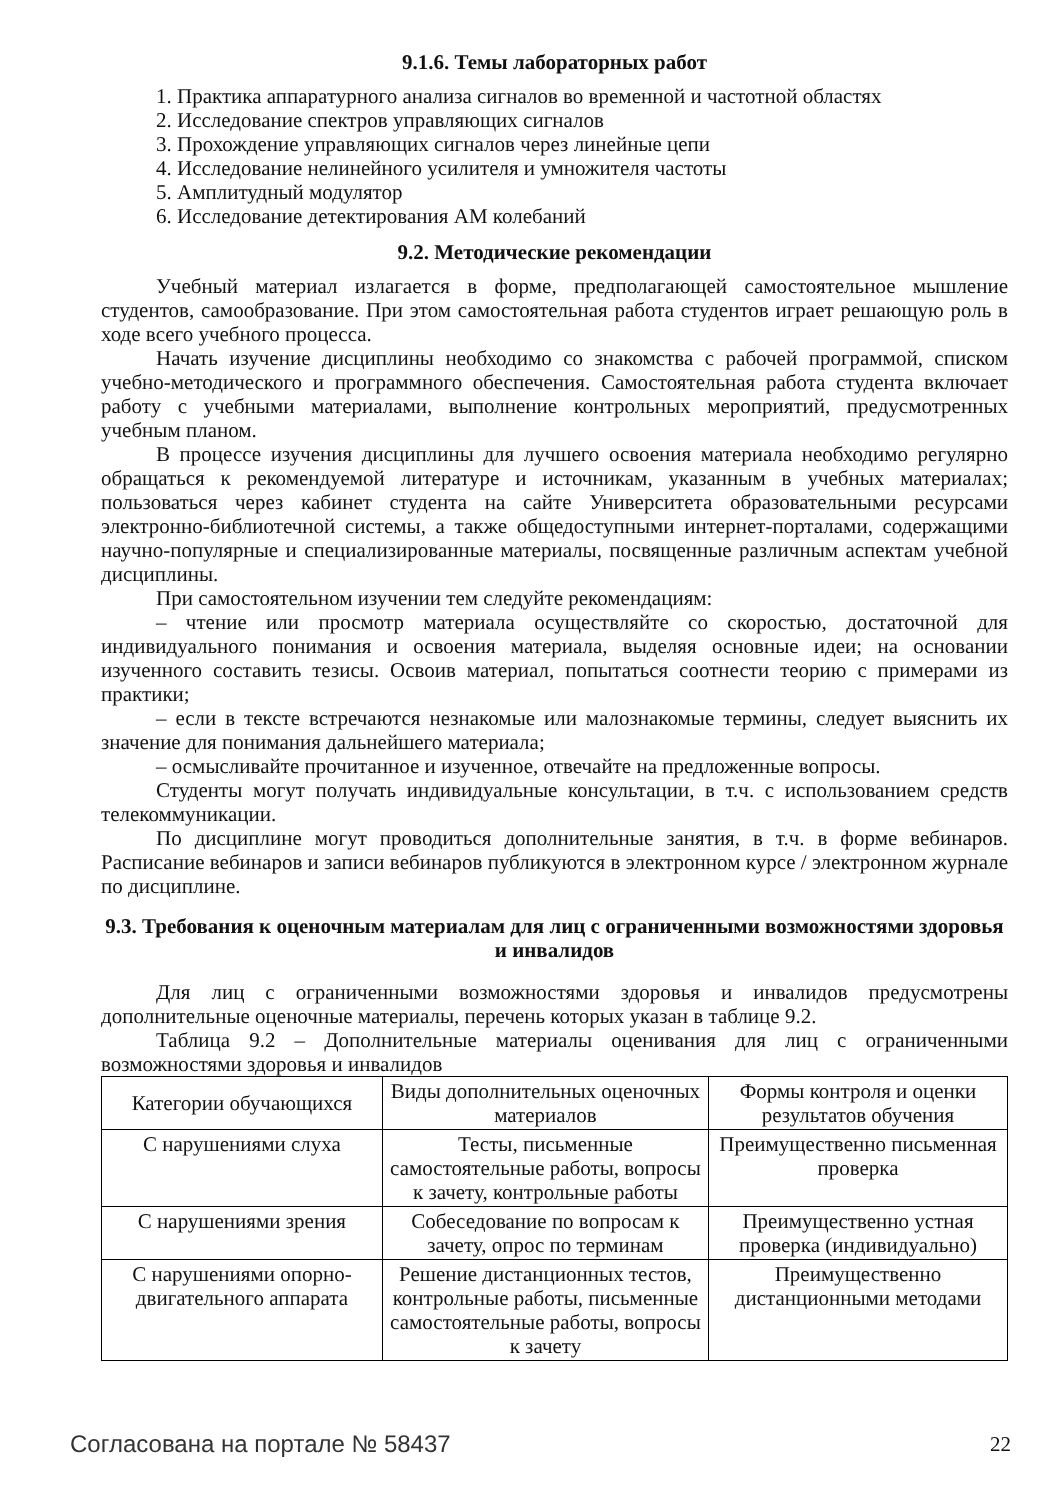9.1.6. Темы лабораторных работ
1. Практика аппаратурного анализа сигналов во временной и частотной областях
2. Исследование спектров управляющих сигналов
3. Прохождение управляющих сигналов через линейные цепи
4. Исследование нелинейного усилителя и умножителя частоты
5. Амплитудный модулятор
6. Исследование детектирования АМ колебаний
9.2. Методические рекомендации
Учебный материал излагается в форме, предполагающей самостоятельное мышление студентов, самообразование. При этом самостоятельная работа студентов играет решающую роль в ходе всего учебного процесса.
Начать изучение дисциплины необходимо со знакомства с рабочей программой, списком учебно-методического и программного обеспечения. Самостоятельная работа студента включает работу с учебными материалами, выполнение контрольных мероприятий, предусмотренных учебным планом.
В процессе изучения дисциплины для лучшего освоения материала необходимо регулярно обращаться к рекомендуемой литературе и источникам, указанным в учебных материалах; пользоваться через кабинет студента на сайте Университета образовательными ресурсами электронно-библиотечной системы, а также общедоступными интернет-порталами, содержащими научно-популярные и специализированные материалы, посвященные различным аспектам учебной дисциплины.
При самостоятельном изучении тем следуйте рекомендациям:
– чтение или просмотр материала осуществляйте со скоростью, достаточной для индивидуального понимания и освоения материала, выделяя основные идеи; на основании изученного составить тезисы. Освоив материал, попытаться соотнести теорию с примерами из практики;
– если в тексте встречаются незнакомые или малознакомые термины, следует выяснить их значение для понимания дальнейшего материала;
– осмысливайте прочитанное и изученное, отвечайте на предложенные вопросы.
Студенты могут получать индивидуальные консультации, в т.ч. с использованием средств телекоммуникации.
По дисциплине могут проводиться дополнительные занятия, в т.ч. в форме вебинаров. Расписание вебинаров и записи вебинаров публикуются в электронном курсе / электронном журнале по дисциплине.
9.3. Требования к оценочным материалам для лиц с ограниченными возможностями здоровья и инвалидов
Для лиц с ограниченными возможностями здоровья и инвалидов предусмотрены дополнительные оценочные материалы, перечень которых указан в таблице 9.2.
Таблица 9.2 – Дополнительные материалы оценивания для лиц с ограниченными возможностями здоровья и инвалидов
| Категории обучающихся | Виды дополнительных оценочных материалов | Формы контроля и оценки результатов обучения |
| С нарушениями слуха | Тесты, письменные самостоятельные работы, вопросы к зачету, контрольные работы | Преимущественно письменная проверка |
| С нарушениями зрения | Собеседование по вопросам к зачету, опрос по терминам | Преимущественно устная проверка (индивидуально) |
| С нарушениями опорно-двигательного аппарата | Решение дистанционных тестов, контрольные работы, письменные самостоятельные работы, вопросы к зачету | Преимущественно дистанционными методами |
Согласована на портале № 58437 22